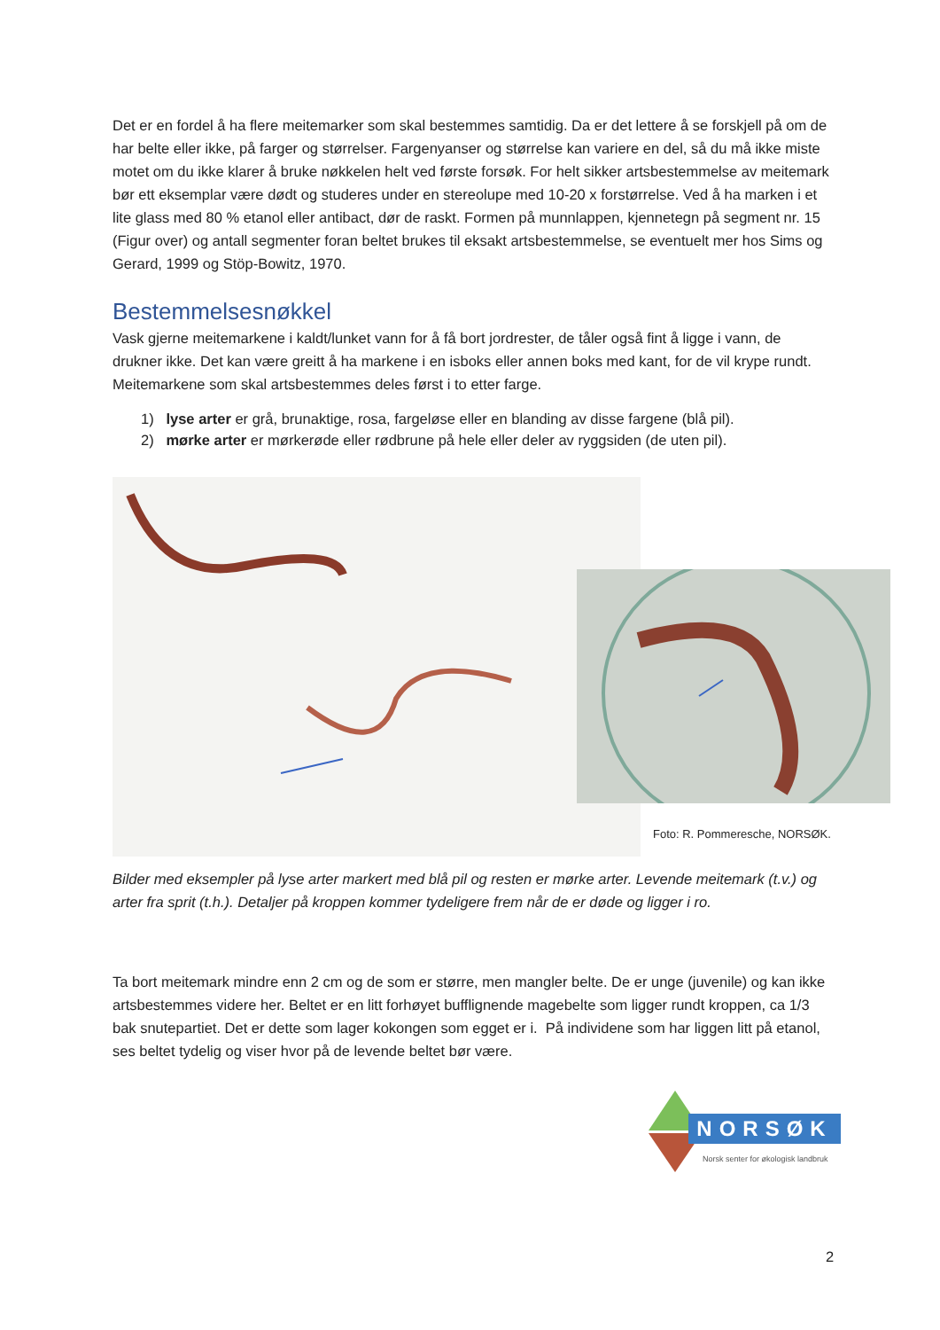Det er en fordel å ha flere meitemarker som skal bestemmes samtidig. Da er det lettere å se forskjell på om de har belte eller ikke, på farger og størrelser. Fargenyanser og størrelse kan variere en del, så du må ikke miste motet om du ikke klarer å bruke nøkkelen helt ved første forsøk. For helt sikker artsbestemmelse av meitemark bør ett eksemplar være dødt og studeres under en stereolupe med 10-20 x forstørrelse. Ved å ha marken i et lite glass med 80 % etanol eller antibact, dør de raskt. Formen på munnlappen, kjennetegn på segment nr. 15 (Figur over) og antall segmenter foran beltet brukes til eksakt artsbestemmelse, se eventuelt mer hos Sims og Gerard, 1999 og Stöp-Bowitz, 1970.
Bestemmelsesnøkkel
Vask gjerne meitemarkene i kaldt/lunket vann for å få bort jordrester, de tåler også fint å ligge i vann, de drukner ikke. Det kan være greitt å ha markene i en isboks eller annen boks med kant, for de vil krype rundt. Meitemarkene som skal artsbestemmes deles først i to etter farge.
1) lyse arter er grå, brunaktige, rosa, fargeløse eller en blanding av disse fargene (blå pil).
2) mørke arter er mørkerøde eller rødbrune på hele eller deler av ryggsiden (de uten pil).
Foto: R. Pommeresche, NORSØK.
Bilder med eksempler på lyse arter markert med blå pil og resten er mørke arter. Levende meitemark (t.v.) og arter fra sprit (t.h.). Detaljer på kroppen kommer tydeligere frem når de er døde og ligger i ro.
Ta bort meitemark mindre enn 2 cm og de som er større, men mangler belte. De er unge (juvenile) og kan ikke artsbestemmes videre her. Beltet er en litt forhøyet bufflignende magebelte som ligger rundt kroppen, ca 1/3 bak snutepartiet. Det er dette som lager kokongen som egget er i. På individene som har liggen litt på etanol, ses beltet tydelig og viser hvor på de levende beltet bør være.
NORSØK
Norsk senter for økologisk landbruk
2